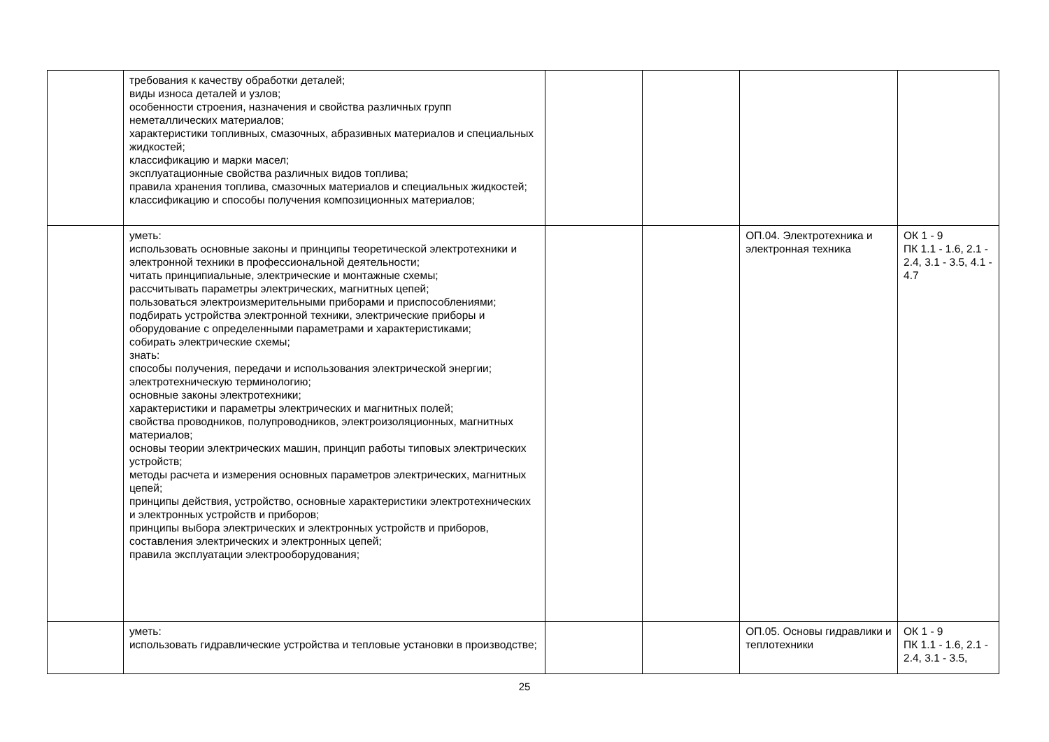| | требования к качеству обработки деталей; виды износа деталей и узлов; особенности строения, назначения и свойства различных групп неметаллических материалов; характеристики топливных, смазочных, абразивных материалов и специальных жидкостей; классификацию и марки масел; эксплуатационные свойства различных видов топлива; правила хранения топлива, смазочных материалов и специальных жидкостей; классификацию и способы получения композиционных материалов; | | | | |
| | уметь: использовать основные законы и принципы теоретической электротехники и электронной техники в профессиональной деятельности; читать принципиальные, электрические и монтажные схемы; рассчитывать параметры электрических, магнитных цепей; пользоваться электроизмерительными приборами и приспособлениями; подбирать устройства электронной техники, электрические приборы и оборудование с определенными параметрами и характеристиками; собирать электрические схемы; знать: способы получения, передачи и использования электрической энергии; электротехническую терминологию; основные законы электротехники; характеристики и параметры электрических и магнитных полей; свойства проводников, полупроводников, электроизоляционных, магнитных материалов; основы теории электрических машин, принцип работы типовых электрических устройств; методы расчета и измерения основных параметров электрических, магнитных цепей; принципы действия, устройство, основные характеристики электротехнических и электронных устройств и приборов; принципы выбора электрических и электронных устройств и приборов, составления электрических и электронных цепей; правила эксплуатации электрооборудования; | | | ОП.04. Электротехника и электронная техника | ОК 1 - 9 ПК 1.1 - 1.6, 2.1 - 2.4, 3.1 - 3.5, 4.1 - 4.7 |
| | уметь: использовать гидравлические устройства и тепловые установки в производстве; | | | ОП.05. Основы гидравлики и теплотехники | ОК 1 - 9 ПК 1.1 - 1.6, 2.1 - 2.4, 3.1 - 3.5, |
25